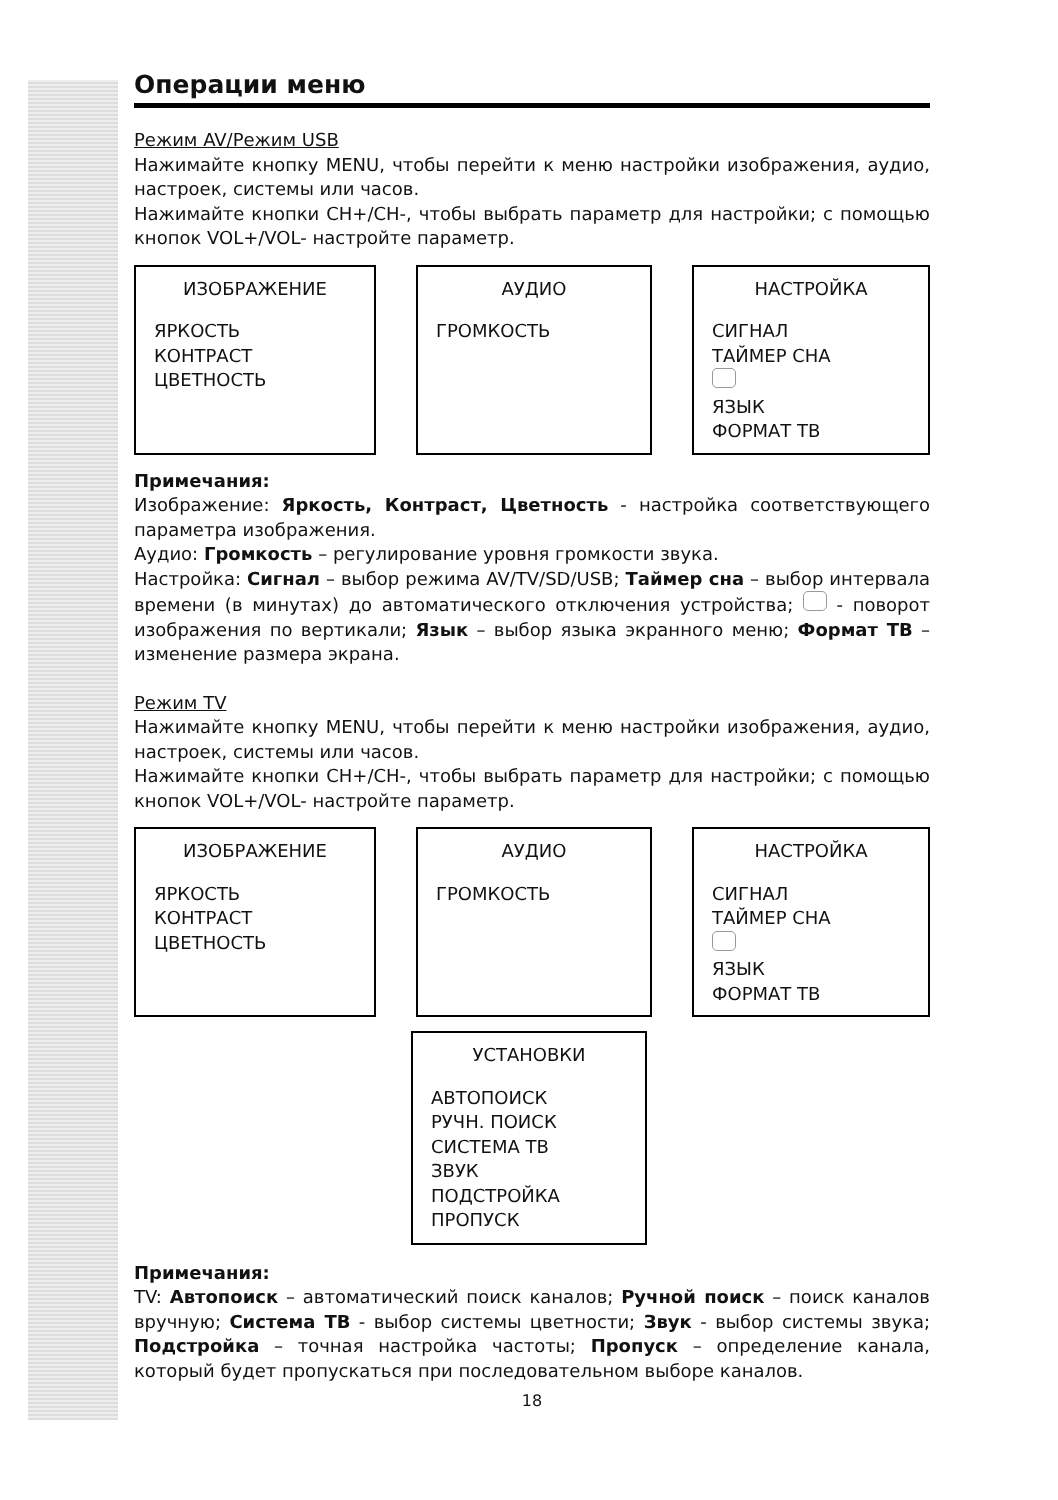Операции меню
Режим AV/Режим USB
Нажимайте кнопку MENU, чтобы перейти к меню настройки изображения, аудио, настроек, системы или часов.
Нажимайте кнопки CH+/CH-, чтобы выбрать параметр для настройки; с помощью кнопок VOL+/VOL- настройте параметр.
ИЗОБРАЖЕНИЕ
ЯРКОСТЬ
КОНТРАСТ
ЦВЕТНОСТЬ
АУДИО
ГРОМКОСТЬ
НАСТРОЙКА
СИГНАЛ
ТАЙМЕР СНА
ЯЗЫК
ФОРМАТ ТВ
Примечания:
Изображение: Яркость, Контраст, Цветность - настройка соответствующего параметра изображения.
Аудио: Громкость – регулирование уровня громкости звука.
Настройка: Сигнал – выбор режима AV/TV/SD/USB; Таймер сна – выбор интервала времени (в минутах) до автоматического отключения устройства; - поворот изображения по вертикали; Язык – выбор языка экранного меню; Формат ТВ – изменение размера экрана.
Режим TV
Нажимайте кнопку MENU, чтобы перейти к меню настройки изображения, аудио, настроек, системы или часов.
Нажимайте кнопки CH+/CH-, чтобы выбрать параметр для настройки; с помощью кнопок VOL+/VOL- настройте параметр.
ИЗОБРАЖЕНИЕ
ЯРКОСТЬ
КОНТРАСТ
ЦВЕТНОСТЬ
АУДИО
ГРОМКОСТЬ
НАСТРОЙКА
СИГНАЛ
ТАЙМЕР СНА
ЯЗЫК
ФОРМАТ ТВ
УСТАНОВКИ
АВТОПОИСК
РУЧН. ПОИСК
СИСТЕМА ТВ
ЗВУК
ПОДСТРОЙКА
ПРОПУСК
Примечания:
TV: Автопоиск – автоматический поиск каналов; Ручной поиск – поиск каналов вручную; Система ТВ - выбор системы цветности; Звук - выбор системы звука; Подстройка – точная настройка частоты; Пропуск – определение канала, который будет пропускаться при последовательном выборе каналов.
18